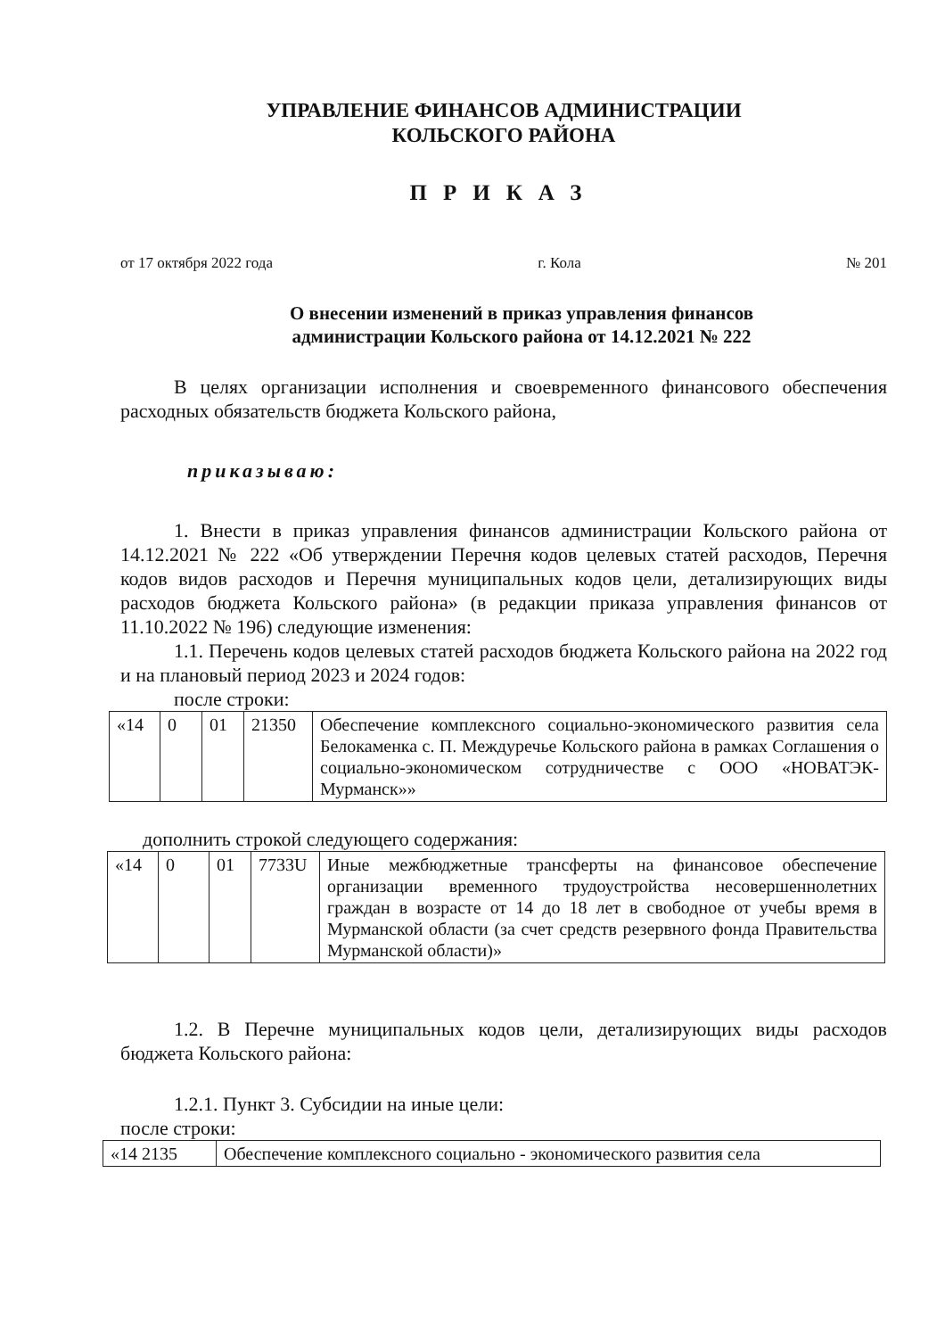УПРАВЛЕНИЕ ФИНАНСОВ АДМИНИСТРАЦИИ
КОЛЬСКОГО РАЙОНА
ПРИКАЗ
от 17 октября 2022 года г. Кола № 201
О внесении изменений в приказ управления финансов
администрации Кольского района от 14.12.2021 № 222
В целях организации исполнения и своевременного финансового обеспечения расходных обязательств бюджета Кольского района,
приказываю:
1. Внести в приказ управления финансов администрации Кольского района от 14.12.2021 № 222 «Об утверждении Перечня кодов целевых статей расходов, Перечня кодов видов расходов и Перечня муниципальных кодов цели, детализирующих виды расходов бюджета Кольского района» (в редакции приказа управления финансов от 11.10.2022 № 196) следующие изменения:
1.1. Перечень кодов целевых статей расходов бюджета Кольского района на 2022 год и на плановый период 2023 и 2024 годов:
после строки:
| «14 | 0 | 01 | 21350 | Обеспечение комплексного социально-экономического развития села Белокаменка с. П. Междуречье Кольского района в рамках Соглашения о социально-экономическом сотрудничестве с ООО «НОВАТЭК- Мурманск»» |
дополнить строкой следующего содержания:
| «14 | 0 | 01 | 7733U | Иные межбюджетные трансферты на финансовое обеспечение организации временного трудоустройства несовершеннолетних граждан в возрасте от 14 до 18 лет в свободное от учебы время в Мурманской области (за счет средств резервного фонда Правительства Мурманской области)» |
1.2. В Перечне муниципальных кодов цели, детализирующих виды расходов бюджета Кольского района:
1.2.1. Пункт 3. Субсидии на иные цели:
после строки:
| «14 2135 | Обеспечение комплексного социально - экономического развития села |